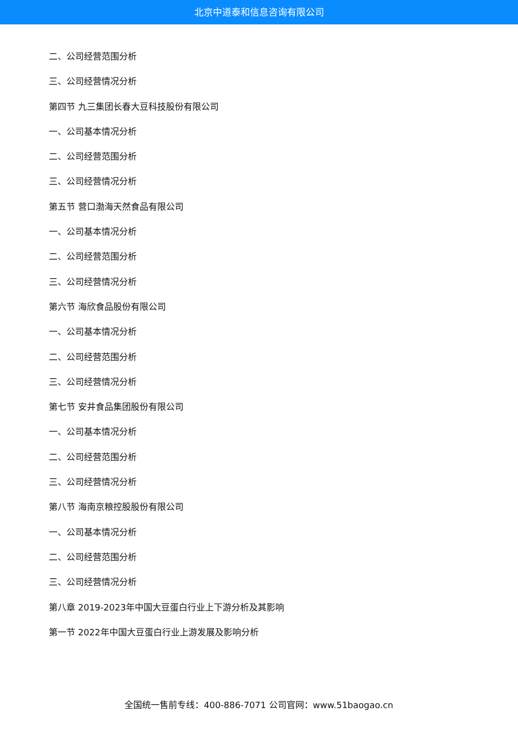北京中道泰和信息咨询有限公司
二、公司经营范围分析
三、公司经营情况分析
第四节 九三集团长春大豆科技股份有限公司
一、公司基本情况分析
二、公司经营范围分析
三、公司经营情况分析
第五节 营口渤海天然食品有限公司
一、公司基本情况分析
二、公司经营范围分析
三、公司经营情况分析
第六节 海欣食品股份有限公司
一、公司基本情况分析
二、公司经营范围分析
三、公司经营情况分析
第七节 安井食品集团股份有限公司
一、公司基本情况分析
二、公司经营范围分析
三、公司经营情况分析
第八节 海南京粮控股股份有限公司
一、公司基本情况分析
二、公司经营范围分析
三、公司经营情况分析
第八章 2019-2023年中国大豆蛋白行业上下游分析及其影响
第一节 2022年中国大豆蛋白行业上游发展及影响分析
全国统一售前专线：400-886-7071 公司官网：www.51baogao.cn